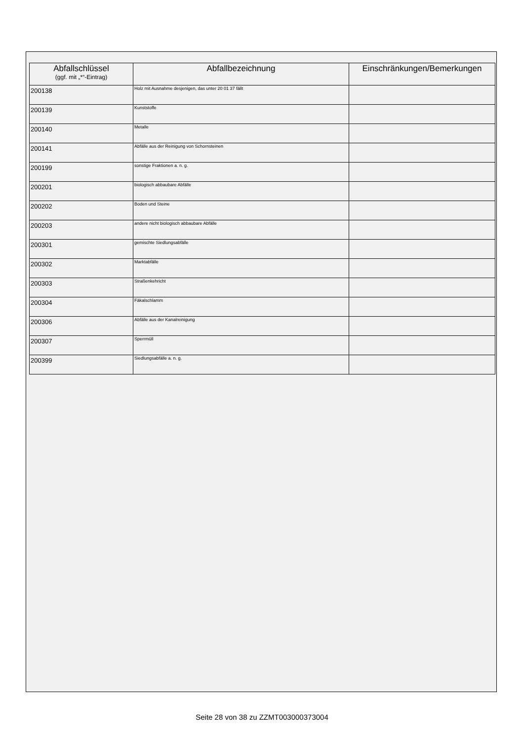| Abfallschlüssel (ggf. mit „*“-Eintrag) | Abfallbezeichnung | Einschränkungen/Bemerkungen |
| --- | --- | --- |
| 200138 | Holz mit Ausnahme desjenigen, das unter 20 01 37 fällt | |
| 200139 | Kunststoffe | |
| 200140 | Metalle | |
| 200141 | Abfälle aus der Reinigung von Schornsteinen | |
| 200199 | sonstige Fraktionen a. n. g. | |
| 200201 | biologisch abbaubare Abfälle | |
| 200202 | Boden und Steine | |
| 200203 | andere nicht biologisch abbaubare Abfälle | |
| 200301 | gemischte Siedlungsabfälle | |
| 200302 | Marktabfälle | |
| 200303 | Straßenkehricht | |
| 200304 | Fäkalschlamm | |
| 200306 | Abfälle aus der Kanalreinigung | |
| 200307 | Sperrmüll | |
| 200399 | Siedlungsabfälle a. n. g. | |
Seite 28 von 38 zu ZZMT003000373004